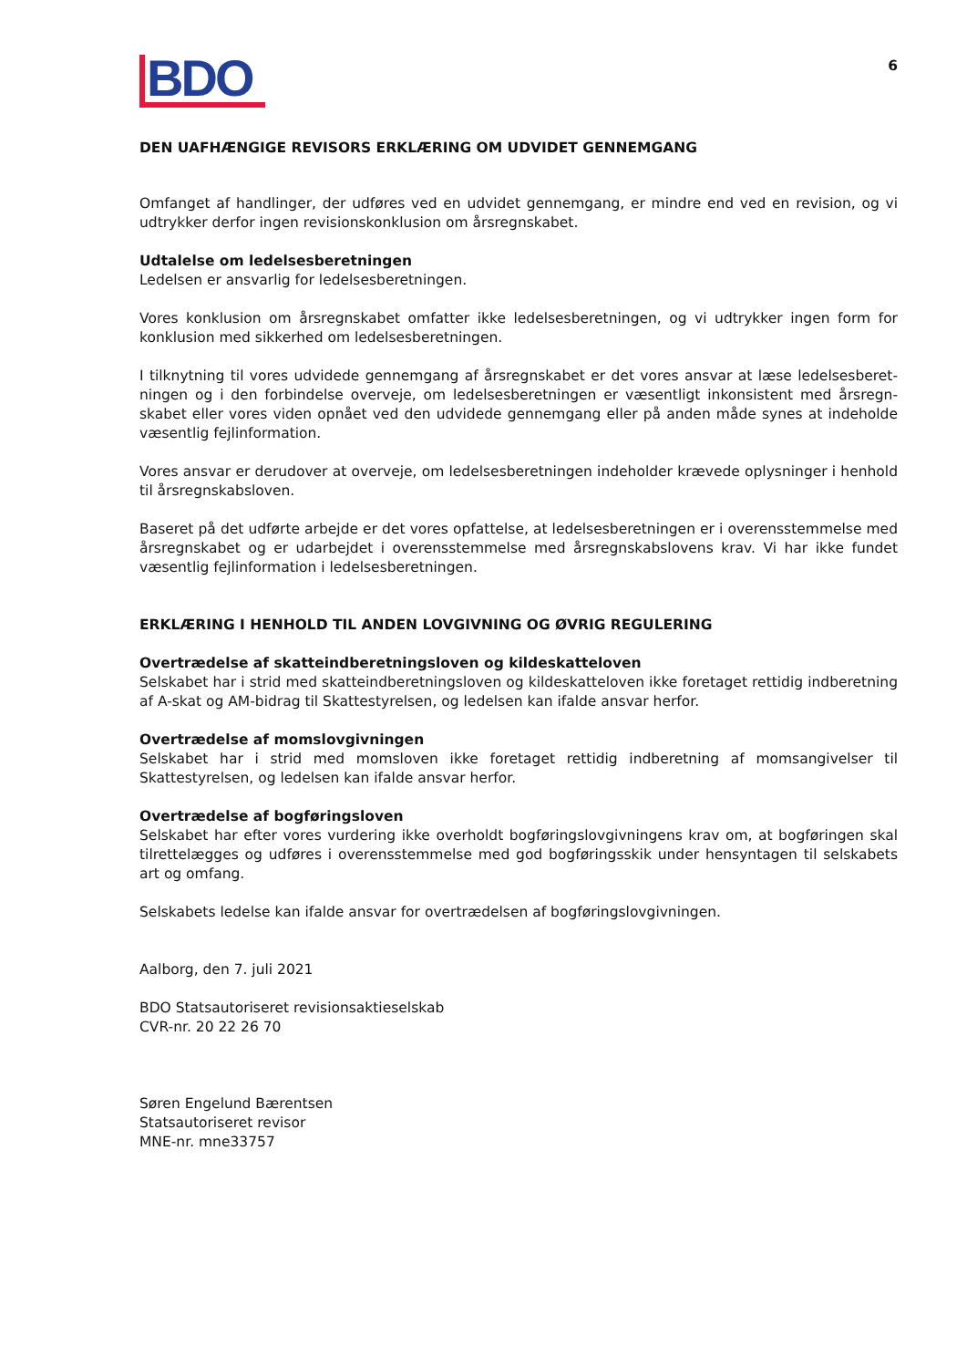6
BDO
DEN UAFHÆNGIGE REVISORS ERKLÆRING OM UDVIDET GENNEMGANG
Omfanget af handlinger, der udføres ved en udvidet gennemgang, er mindre end ved en revision, og vi udtrykker derfor ingen revisionskonklusion om årsregnskabet.
Udtalelse om ledelsesberetningen
Ledelsen er ansvarlig for ledelsesberetningen.
Vores konklusion om årsregnskabet omfatter ikke ledelsesberetningen, og vi udtrykker ingen form for konklusion med sikkerhed om ledelsesberetningen.
I tilknytning til vores udvidede gennemgang af årsregnskabet er det vores ansvar at læse ledelsesberet­ningen og i den forbindelse overveje, om ledelsesberetningen er væsentligt inkonsistent med årsregn­skabet eller vores viden opnået ved den udvidede gennemgang eller på anden måde synes at indeholde væsentlig fejlinformation.
Vores ansvar er derudover at overveje, om ledelsesberetningen indeholder krævede oplysninger i henhold til årsregnskabsloven.
Baseret på det udførte arbejde er det vores opfattelse, at ledelsesberetningen er i overensstemmelse med årsregnskabet og er udarbejdet i overensstemmelse med årsregnskabslovens krav. Vi har ikke fundet væsentlig fejlinformation i ledelsesberetningen.
ERKLÆRING I HENHOLD TIL ANDEN LOVGIVNING OG ØVRIG REGULERING
Overtrædelse af skatteindberetningsloven og kildeskatteloven
Selskabet har i strid med skatteindberetningsloven og kildeskatteloven ikke foretaget rettidig indberetning af A-skat og AM-bidrag til Skattestyrelsen, og ledelsen kan ifalde ansvar herfor.
Overtrædelse af momslovgivningen
Selskabet har i strid med momsloven ikke foretaget rettidig indberetning af momsangivelser til Skattestyrelsen, og ledelsen kan ifalde ansvar herfor.
Overtrædelse af bogføringsloven
Selskabet har efter vores vurdering ikke overholdt bogføringslovgivningens krav om, at bogføringen skal tilrettelægges og udføres i overensstemmelse med god bogføringsskik under hensyntagen til selskabets art og omfang.
Selskabets ledelse kan ifalde ansvar for overtrædelsen af bogføringslovgivningen.
Aalborg, den 7. juli 2021
BDO Statsautoriseret revisionsaktieselskab
CVR-nr. 20 22 26 70
Søren Engelund Bærentsen
Statsautoriseret revisor
MNE-nr. mne33757